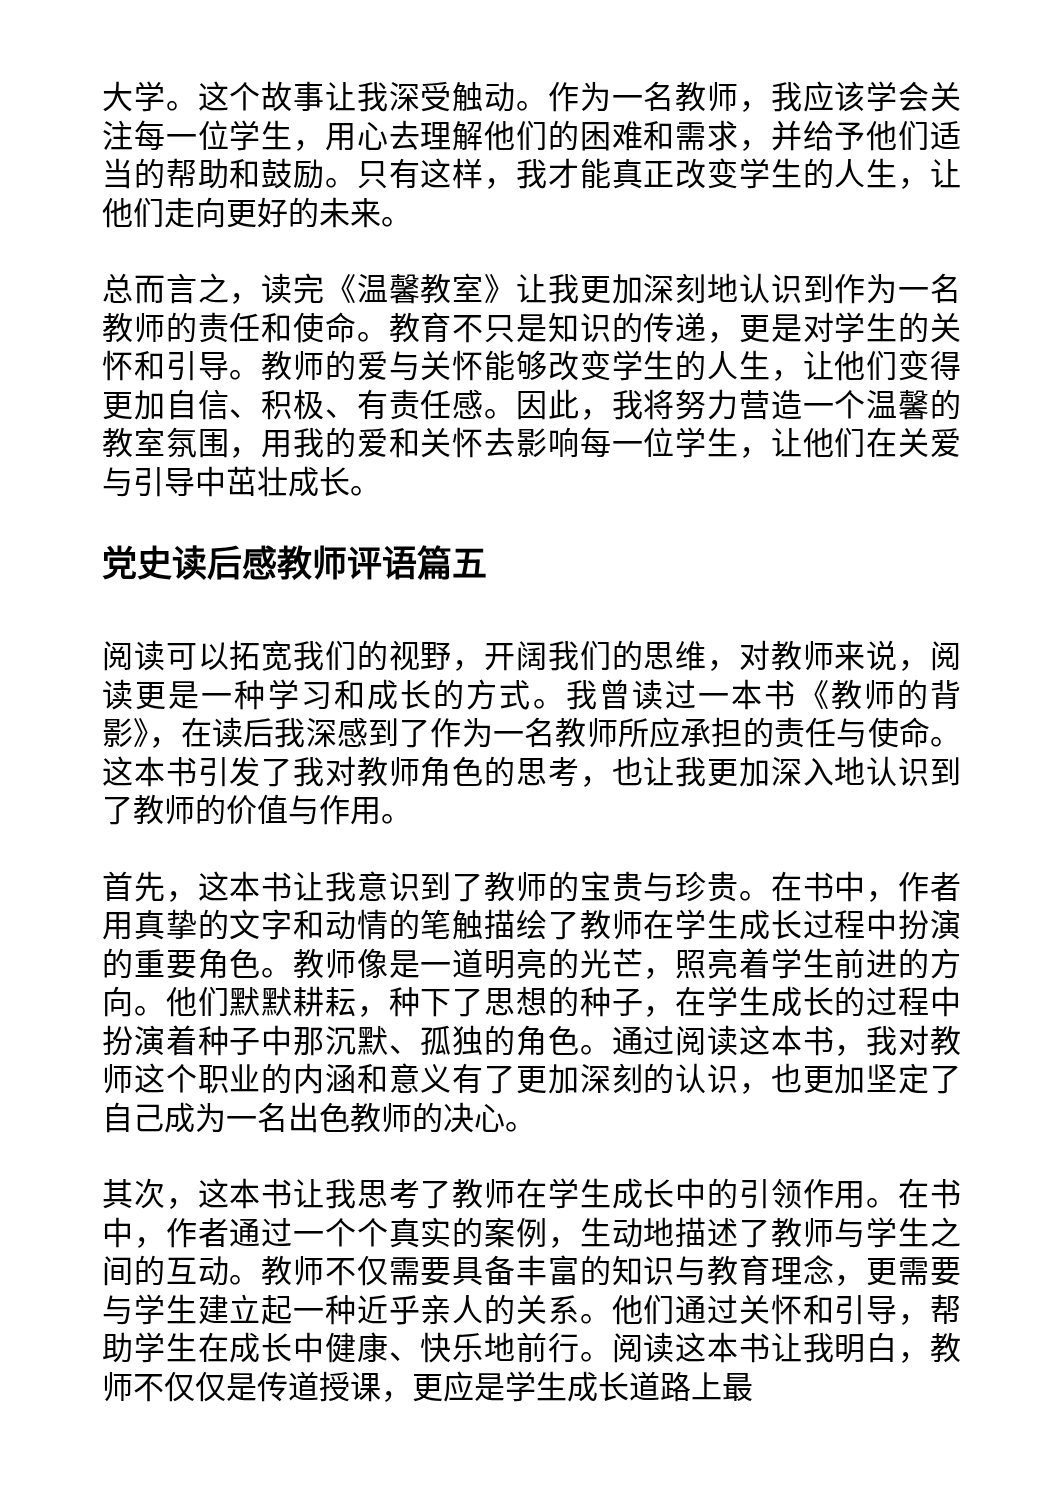大学。这个故事让我深受触动。作为一名教师，我应该学会关注每一位学生，用心去理解他们的困难和需求，并给予他们适当的帮助和鼓励。只有这样，我才能真正改变学生的人生，让他们走向更好的未来。
总而言之，读完《温馨教室》让我更加深刻地认识到作为一名教师的责任和使命。教育不只是知识的传递，更是对学生的关怀和引导。教师的爱与关怀能够改变学生的人生，让他们变得更加自信、积极、有责任感。因此，我将努力营造一个温馨的教室氛围，用我的爱和关怀去影响每一位学生，让他们在关爱与引导中茁壮成长。
党史读后感教师评语篇五
阅读可以拓宽我们的视野，开阔我们的思维，对教师来说，阅读更是一种学习和成长的方式。我曾读过一本书《教师的背影》，在读后我深感到了作为一名教师所应承担的责任与使命。这本书引发了我对教师角色的思考，也让我更加深入地认识到了教师的价值与作用。
首先，这本书让我意识到了教师的宝贵与珍贵。在书中，作者用真挚的文字和动情的笔触描绘了教师在学生成长过程中扮演的重要角色。教师像是一道明亮的光芒，照亮着学生前进的方向。他们默默耕耘，种下了思想的种子，在学生成长的过程中扮演着种子中那沉默、孤独的角色。通过阅读这本书，我对教师这个职业的内涵和意义有了更加深刻的认识，也更加坚定了自己成为一名出色教师的决心。
其次，这本书让我思考了教师在学生成长中的引领作用。在书中，作者通过一个个真实的案例，生动地描述了教师与学生之间的互动。教师不仅需要具备丰富的知识与教育理念，更需要与学生建立起一种近乎亲人的关系。他们通过关怀和引导，帮助学生在成长中健康、快乐地前行。阅读这本书让我明白，教师不仅仅是传道授课，更应是学生成长道路上最